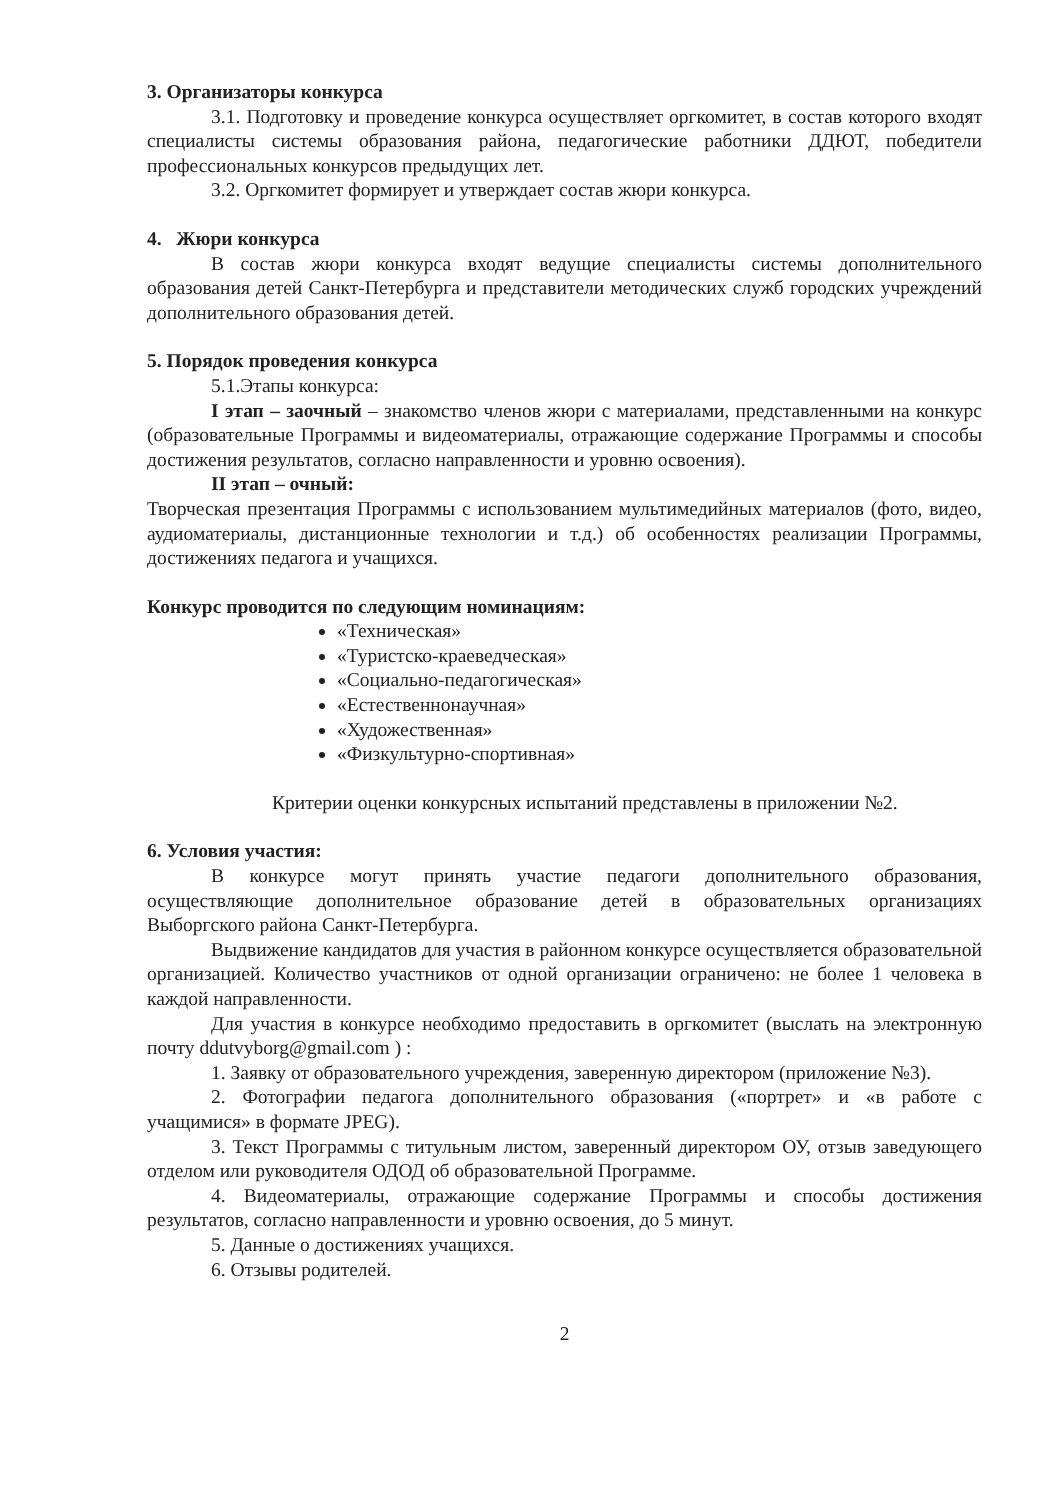3. Организаторы конкурса
3.1. Подготовку и проведение конкурса осуществляет оргкомитет, в состав которого входят специалисты системы образования района, педагогические работники ДДЮТ, победители профессиональных конкурсов предыдущих лет.
3.2. Оргкомитет формирует и утверждает состав жюри конкурса.
4. Жюри конкурса
В состав жюри конкурса входят ведущие специалисты системы дополнительного образования детей Санкт-Петербурга и представители методических служб городских учреждений дополнительного образования детей.
5. Порядок проведения конкурса
5.1.Этапы конкурса:
I этап – заочный – знакомство членов жюри с материалами, представленными на конкурс (образовательные Программы и видеоматериалы, отражающие содержание Программы и способы достижения результатов, согласно направленности и уровню освоения).
II этап – очный:
Творческая презентация Программы с использованием мультимедийных материалов (фото, видео, аудиоматериалы, дистанционные технологии и т.д.) об особенностях реализации Программы, достижениях педагога и учащихся.
Конкурс проводится по следующим номинациям:
«Техническая»
«Туристско-краеведческая»
«Социально-педагогическая»
«Естественнонаучная»
«Художественная»
«Физкультурно-спортивная»
Критерии оценки конкурсных испытаний представлены в приложении №2.
6. Условия участия:
В конкурсе могут принять участие педагоги дополнительного образования, осуществляющие дополнительное образование детей в образовательных организациях Выборгского района Санкт-Петербурга.
Выдвижение кандидатов для участия в районном конкурсе осуществляется образовательной организацией. Количество участников от одной организации ограничено: не более 1 человека в каждой направленности.
Для участия в конкурсе необходимо предоставить в оргкомитет (выслать на электронную почту ddutvyborg@gmail.com ) :
1. Заявку от образовательного учреждения, заверенную директором (приложение №3).
2. Фотографии педагога дополнительного образования («портрет» и «в работе с учащимися» в формате JPEG).
3. Текст Программы с титульным листом, заверенный директором ОУ, отзыв заведующего отделом или руководителя ОДОД об образовательной Программе.
4. Видеоматериалы, отражающие содержание Программы и способы достижения результатов, согласно направленности и уровню освоения, до 5 минут.
5. Данные о достижениях учащихся.
6. Отзывы родителей.
2